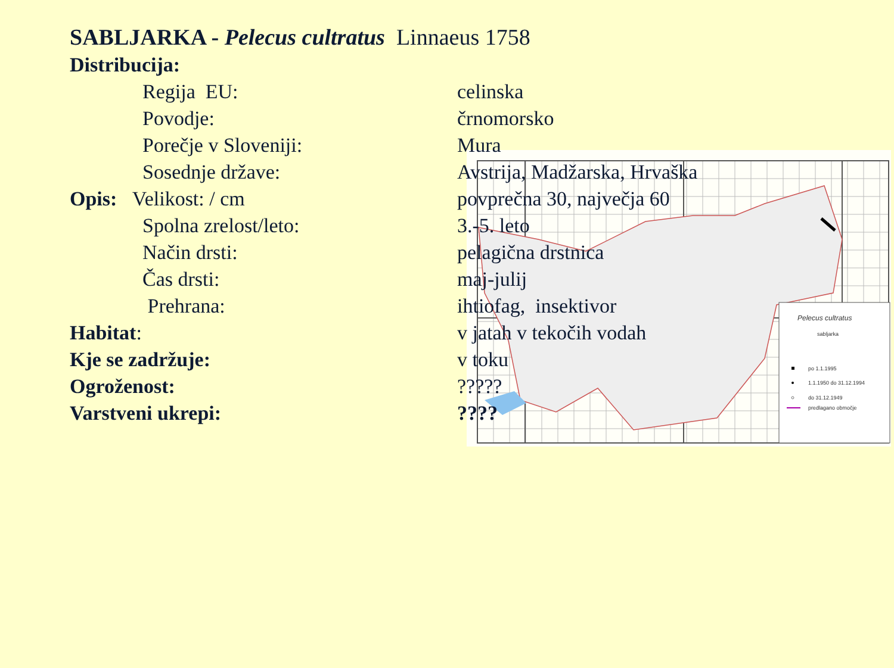SABLJARKA - Pelecus cultratus Linnaeus 1758
| Distribucija: | |
| Regija EU: | celinska |
| Povodje: | črnomorsko |
| Porečje v Sloveniji: | Mura |
| Sosednje države: | Avstrija, Madžarska, Hrvaška |
| Opis: Velikost: / cm | povprečna 30, največja 60 |
| Spolna zrelost/leto: | 3.-5. leto |
| Način drsti: | pelagična drstnica |
| Čas drsti: | maj-julij |
| Prehrana: | ihtiofag, insektivor |
| Habitat : | v jatah v tekočih vodah |
| Kje se zadržuje: | v toku |
| Ogroženost: | ????? |
| Varstveni ukrepi: | ???? |
Pelecus cultratus
sabljarka
po 1.1.1995
1.1.1950 do 31.12.1994
do 31.12.1949
predlagano območje